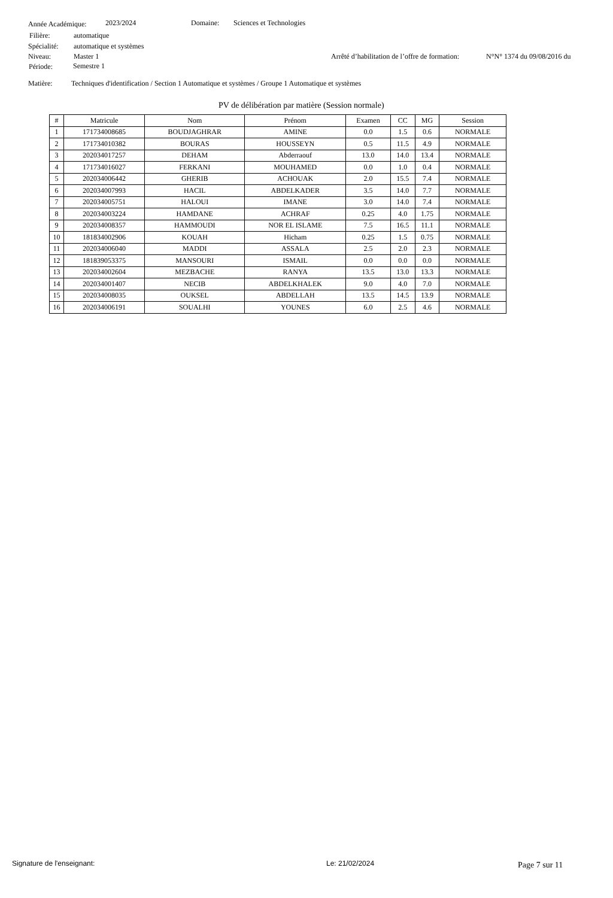Année Académique: 2023/2024 Domaine: Sciences et Technologies
Filière: automatique
Spécialité: automatique et systèmes
Niveau: Master 1 Arrêté d’habilitation de l’offre de formation: N°N° 1374 du 09/08/2016 du
Période: Semestre 1
Matière: Techniques d'identification / Section 1 Automatique et systèmes / Groupe 1 Automatique et systèmes
PV de délibération par matière (Session normale)
| # | Matricule | Nom | Prénom | Examen | CC | MG | Session |
| --- | --- | --- | --- | --- | --- | --- | --- |
| 1 | 171734008685 | BOUDJAGHRAR | AMINE | 0.0 | 1.5 | 0.6 | NORMALE |
| 2 | 171734010382 | BOURAS | HOUSSEYN | 0.5 | 11.5 | 4.9 | NORMALE |
| 3 | 202034017257 | DEHAM | Abderraouf | 13.0 | 14.0 | 13.4 | NORMALE |
| 4 | 171734016027 | FERKANI | MOUHAMED | 0.0 | 1.0 | 0.4 | NORMALE |
| 5 | 202034006442 | GHERIB | ACHOUAK | 2.0 | 15.5 | 7.4 | NORMALE |
| 6 | 202034007993 | HACIL | ABDELKADER | 3.5 | 14.0 | 7.7 | NORMALE |
| 7 | 202034005751 | HALOUI | IMANE | 3.0 | 14.0 | 7.4 | NORMALE |
| 8 | 202034003224 | HAMDANE | ACHRAF | 0.25 | 4.0 | 1.75 | NORMALE |
| 9 | 202034008357 | HAMMOUDI | NOR EL ISLAME | 7.5 | 16.5 | 11.1 | NORMALE |
| 10 | 181834002906 | KOUAH | Hicham | 0.25 | 1.5 | 0.75 | NORMALE |
| 11 | 202034006040 | MADDI | ASSALA | 2.5 | 2.0 | 2.3 | NORMALE |
| 12 | 181839053375 | MANSOURI | ISMAIL | 0.0 | 0.0 | 0.0 | NORMALE |
| 13 | 202034002604 | MEZBACHE | RANYA | 13.5 | 13.0 | 13.3 | NORMALE |
| 14 | 202034001407 | NECIB | ABDELKHALEK | 9.0 | 4.0 | 7.0 | NORMALE |
| 15 | 202034008035 | OUKSEL | ABDELLAH | 13.5 | 14.5 | 13.9 | NORMALE |
| 16 | 202034006191 | SOUALHI | YOUNES | 6.0 | 2.5 | 4.6 | NORMALE |
Signature de l'enseignant: Le: 21/02/2024 Page 7 sur 11